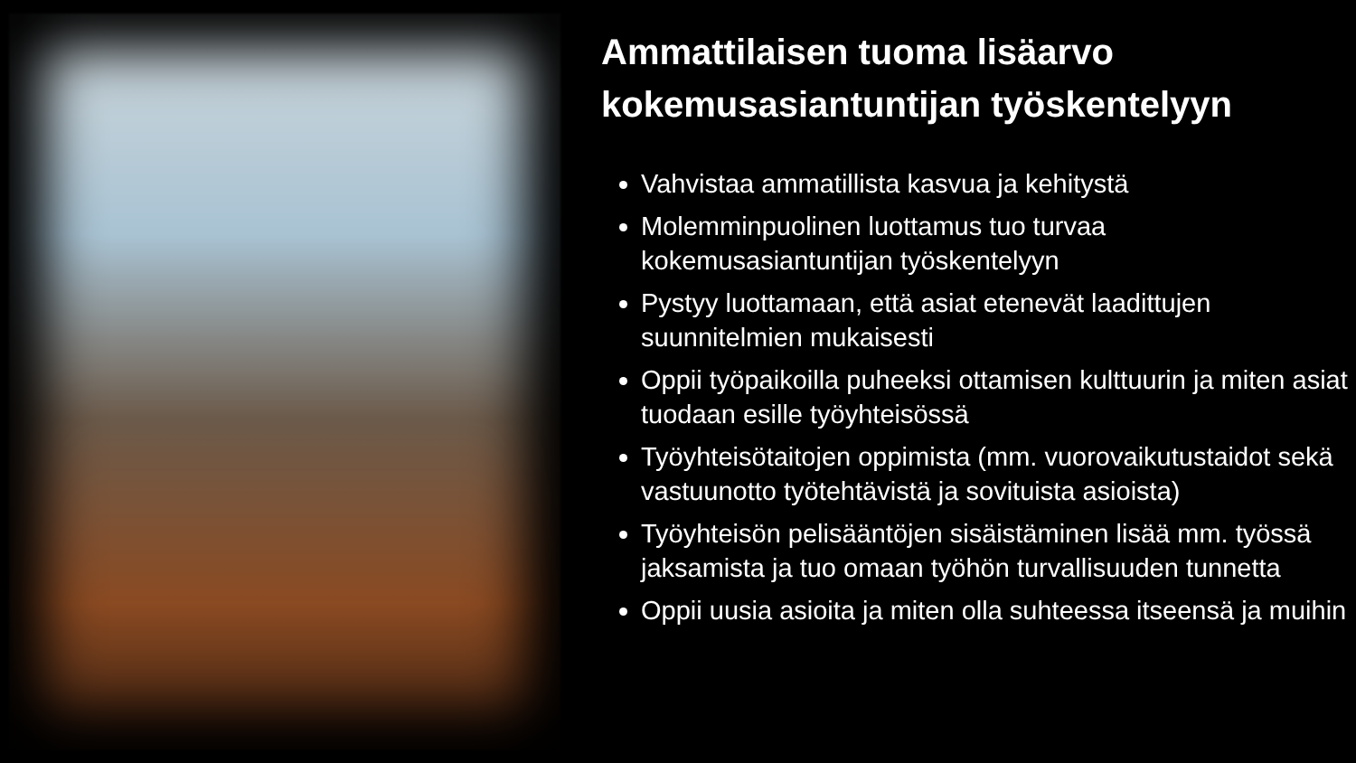Ammattilaisen tuoma lisäarvo
kokemusasiantuntijan työskentelyyn
Vahvistaa ammatillista kasvua ja kehitystä
Molemminpuolinen luottamus tuo turvaa kokemusasiantuntijan työskentelyyn
Pystyy luottamaan, että asiat etenevät laadittujen suunnitelmien mukaisesti
Oppii työpaikoilla puheeksi ottamisen kulttuurin ja miten asiat tuodaan esille työyhteisössä
Työyhteisötaitojen oppimista (mm. vuorovaikutustaidot sekä vastuunotto työtehtävistä ja sovituista asioista)
Työyhteisön pelisääntöjen sisäistäminen lisää mm. työssä jaksamista ja tuo omaan työhön turvallisuuden tunnetta
Oppii uusia asioita ja miten olla suhteessa itseensä ja muihin